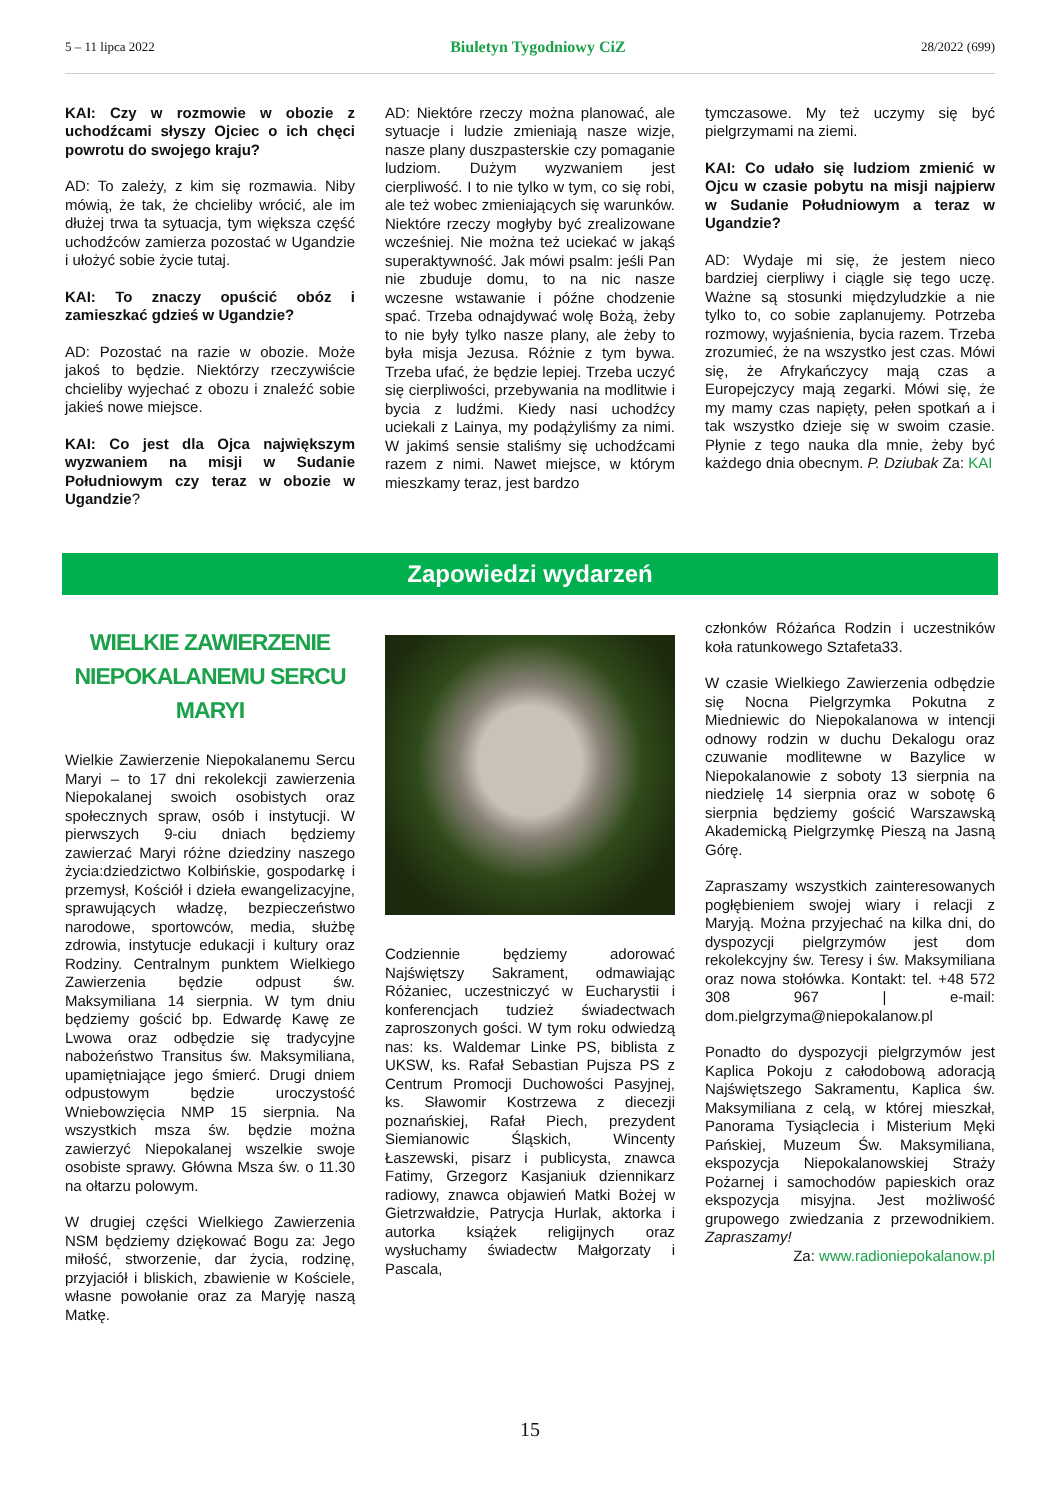5 – 11 lipca 2022 Biuletyn Tygodniowy CiZ 28/2022 (699)
KAI: Czy w rozmowie w obozie z uchodźcami słyszy Ojciec o ich chęci powrotu do swojego kraju?
AD: To zależy, z kim się rozmawia. Niby mówią, że tak, że chcieliby wrócić, ale im dłużej trwa ta sytuacja, tym większa część uchodźców zamierza pozostać w Ugandzie i ułożyć sobie życie tutaj.
KAI: To znaczy opuścić obóz i zamieszkać gdzieś w Ugandzie?
AD: Pozostać na razie w obozie. Może jakoś to będzie. Niektórzy rzeczywiście chcieliby wyjechać z obozu i znaleźć sobie jakieś nowe miejsce.
KAI: Co jest dla Ojca największym wyzwaniem na misji w Sudanie Południowym czy teraz w obozie w Ugandzie?
AD: Niektóre rzeczy można planować, ale sytuacje i ludzie zmieniają nasze wizje, nasze plany duszpasterskie czy pomaganie ludziom. Dużym wyzwaniem jest cierpliwość. I to nie tylko w tym, co się robi, ale też wobec zmieniających się warunków. Niektóre rzeczy mogłyby być zrealizowane wcześniej. Nie można też uciekać w jakąś superaktywność. Jak mówi psalm: jeśli Pan nie zbuduje domu, to na nic nasze wczesne wstawanie i późne chodzenie spać. Trzeba odnajdywać wolę Bożą, żeby to nie były tylko nasze plany, ale żeby to była misja Jezusa. Różnie z tym bywa. Trzeba ufać, że będzie lepiej. Trzeba uczyć się cierpliwości, przebywania na modlitwie i bycia z ludźmi. Kiedy nasi uchodźcy uciekali z Lainya, my podążyliśmy za nimi. W jakimś sensie staliśmy się uchodźcami razem z nimi. Nawet miejsce, w którym mieszkamy teraz, jest bardzo
tymczasowe. My też uczymy się być pielgrzymami na ziemi.
KAI: Co udało się ludziom zmienić w Ojcu w czasie pobytu na misji najpierw w Sudanie Południowym a teraz w Ugandzie?
AD: Wydaje mi się, że jestem nieco bardziej cierpliwy i ciągle się tego uczę. Ważne są stosunki międzyludzkie a nie tylko to, co sobie zaplanujemy. Potrzeba rozmowy, wyjaśnienia, bycia razem. Trzeba zrozumieć, że na wszystko jest czas. Mówi się, że Afrykańczycy mają czas a Europejczycy mają zegarki. Mówi się, że my mamy czas napięty, pełen spotkań a i tak wszystko dzieje się w swoim czasie. Płynie z tego nauka dla mnie, żeby być każdego dnia obecnym. P. Dziubak Za: KAI
Zapowiedzi wydarzeń
WIELKIE ZAWIERZENIE
NIEPOKALANEMU SERCU MARYI
Wielkie Zawierzenie Niepokalanemu Sercu Maryi – to 17 dni rekolekcji zawierzenia Niepokalanej swoich osobistych oraz społecznych spraw, osób i instytucji. W pierwszych 9-ciu dniach będziemy zawierzać Maryi różne dziedziny naszego życia:dziedzictwo Kolbińskie, gospodarkę i przemysł, Kościół i dzieła ewangelizacyjne, sprawujących władzę, bezpieczeństwo narodowe, sportowców, media, służbę zdrowia, instytucje edukacji i kultury oraz Rodziny. Centralnym punktem Wielkiego Zawierzenia będzie odpust św. Maksymiliana 14 sierpnia. W tym dniu będziemy gościć bp. Edwardę Kawę ze Lwowa oraz odbędzie się tradycyjne nabożeństwo Transitus św. Maksymiliana, upamiętniające jego śmierć. Drugi dniem odpustowym będzie uroczystość Wniebowzięcia NMP 15 sierpnia. Na wszystkich msza św. będzie można zawierzyć Niepokalanej wszelkie swoje osobiste sprawy. Główna Msza św. o 11.30 na ołtarzu polowym.
W drugiej części Wielkiego Zawierzenia NSM będziemy dziękować Bogu za: Jego miłość, stworzenie, dar życia, rodzinę, przyjaciół i bliskich, zbawienie w Kościele, własne powołanie oraz za Maryję naszą Matkę.
Codziennie będziemy adorować Najświętszy Sakrament, odmawiając Różaniec, uczestniczyć w Eucharystii i konferencjach tudzież świadectwach zaproszonych gości. W tym roku odwiedzą nas: ks. Waldemar Linke PS, biblista z UKSW, ks. Rafał Sebastian Pujsza PS z Centrum Promocji Duchowości Pasyjnej, ks. Sławomir Kostrzewa z diecezji poznańskiej, Rafał Piech, prezydent Siemianowic Śląskich, Wincenty Łaszewski, pisarz i publicysta, znawca Fatimy, Grzegorz Kasjaniuk dziennikarz radiowy, znawca objawień Matki Bożej w Gietrzwałdzie, Patrycja Hurlak, aktorka i autorka książek religijnych oraz wysłuchamy świadectw Małgorzaty i Pascala,
członków Różańca Rodzin i uczestników koła ratunkowego Sztafeta33.
W czasie Wielkiego Zawierzenia odbędzie się Nocna Pielgrzymka Pokutna z Miedniewic do Niepokalanowa w intencji odnowy rodzin w duchu Dekalogu oraz czuwanie modlitewne w Bazylice w Niepokalanowie z soboty 13 sierpnia na niedzielę 14 sierpnia oraz w sobotę 6 sierpnia będziemy gościć Warszawską Akademicką Pielgrzymkę Pieszą na Jasną Górę.
Zapraszamy wszystkich zainteresowanych pogłębieniem swojej wiary i relacji z Maryją. Można przyjechać na kilka dni, do dyspozycji pielgrzymów jest dom rekolekcyjny św. Teresy i św. Maksymiliana oraz nowa stołówka. Kontakt: tel. +48 572 308 967 | e-mail: dom.pielgrzyma@niepokalanow.pl
Ponadto do dyspozycji pielgrzymów jest Kaplica Pokoju z całodobową adoracją Najświętszego Sakramentu, Kaplica św. Maksymiliana z celą, w której mieszkał, Panorama Tysiąclecia i Misterium Męki Pańskiej, Muzeum Św. Maksymiliana, ekspozycja Niepokalanowskiej Straży Pożarnej i samochodów papieskich oraz ekspozycja misyjna. Jest możliwość grupowego zwiedzania z przewodnikiem. Zapraszamy!
Za: www.radioniepokalanow.pl
15